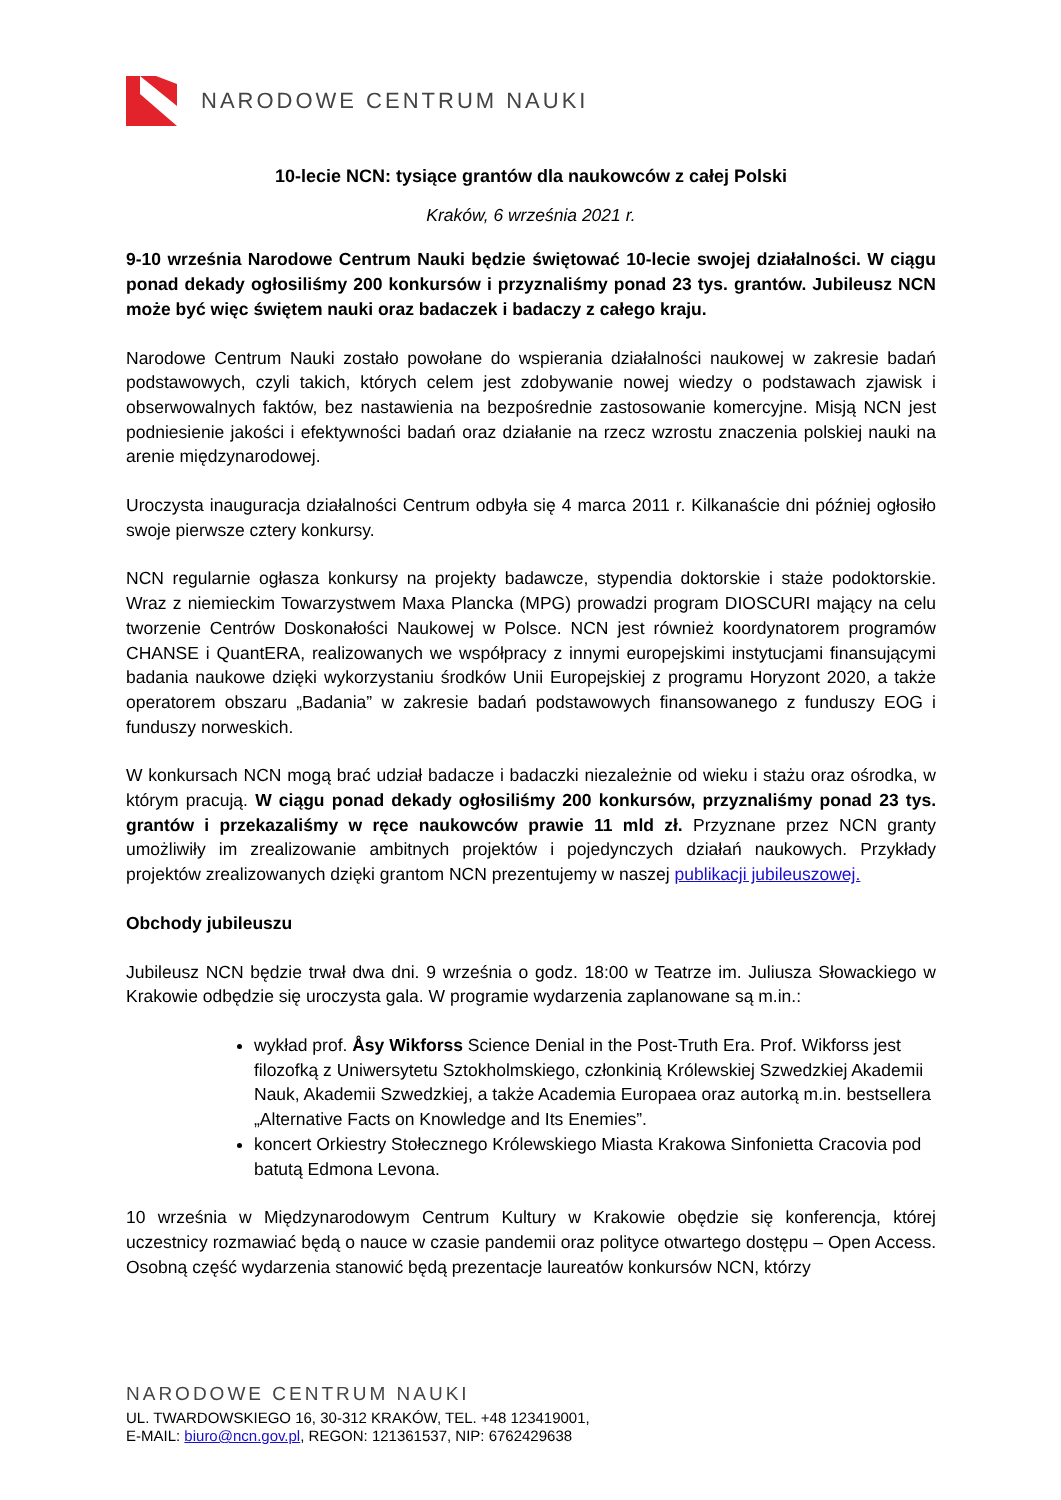NARODOWE CENTRUM NAUKI
10-lecie NCN: tysiące grantów dla naukowców z całej Polski
Kraków, 6 września 2021 r.
9-10 września Narodowe Centrum Nauki będzie świętować 10-lecie swojej działalności. W ciągu ponad dekady ogłosiliśmy 200 konkursów i przyznaliśmy ponad 23 tys. grantów. Jubileusz NCN może być więc świętem nauki oraz badaczek i badaczy z całego kraju.
Narodowe Centrum Nauki zostało powołane do wspierania działalności naukowej w zakresie badań podstawowych, czyli takich, których celem jest zdobywanie nowej wiedzy o podstawach zjawisk i obserwowalnych faktów, bez nastawienia na bezpośrednie zastosowanie komercyjne. Misją NCN jest podniesienie jakości i efektywności badań oraz działanie na rzecz wzrostu znaczenia polskiej nauki na arenie międzynarodowej.
Uroczysta inauguracja działalności Centrum odbyła się 4 marca 2011 r. Kilkanaście dni później ogłosiło swoje pierwsze cztery konkursy.
NCN regularnie ogłasza konkursy na projekty badawcze, stypendia doktorskie i staże podoktorskie. Wraz z niemieckim Towarzystwem Maxa Plancka (MPG) prowadzi program DIOSCURI mający na celu tworzenie Centrów Doskonałości Naukowej w Polsce. NCN jest również koordynatorem programów CHANSE i QuantERA, realizowanych we współpracy z innymi europejskimi instytucjami finansującymi badania naukowe dzięki wykorzystaniu środków Unii Europejskiej z programu Horyzont 2020, a także operatorem obszaru „Badania” w zakresie badań podstawowych finansowanego z funduszy EOG i funduszy norweskich.
W konkursach NCN mogą brać udział badacze i badaczki niezależnie od wieku i stażu oraz ośrodka, w którym pracują. W ciągu ponad dekady ogłosiliśmy 200 konkursów, przyznaliśmy ponad 23 tys. grantów i przekazaliśmy w ręce naukowców prawie 11 mld zł. Przyznane przez NCN granty umożliwiły im zrealizowanie ambitnych projektów i pojedynczych działań naukowych. Przykłady projektów zrealizowanych dzięki grantom NCN prezentujemy w naszej publikacji jubileuszowej.
Obchody jubileuszu
Jubileusz NCN będzie trwał dwa dni. 9 września o godz. 18:00 w Teatrze im. Juliusza Słowackiego w Krakowie odbędzie się uroczysta gala. W programie wydarzenia zaplanowane są m.in.:
wykład prof. Åsy Wikforss Science Denial in the Post-Truth Era. Prof. Wikforss jest filozofką z Uniwersytetu Sztokholmskiego, członkinią Królewskiej Szwedzkiej Akademii Nauk, Akademii Szwedzkiej, a także Academia Europaea oraz autorką m.in. bestsellera „Alternative Facts on Knowledge and Its Enemies”.
koncert Orkiestry Stołecznego Królewskiego Miasta Krakowa Sinfonietta Cracovia pod batutą Edmona Levona.
10 września w Międzynarodowym Centrum Kultury w Krakowie obędzie się konferencja, której uczestnicy rozmawiać będą o nauce w czasie pandemii oraz polityce otwartego dostępu – Open Access. Osobną część wydarzenia stanowić będą prezentacje laureatów konkursów NCN, którzy
NARODOWE CENTRUM NAUKI
UL. TWARDOWSKIEGO 16, 30-312 KRAKÓW, TEL. +48 123419001,
E-MAIL: biuro@ncn.gov.pl, REGON: 121361537, NIP: 6762429638